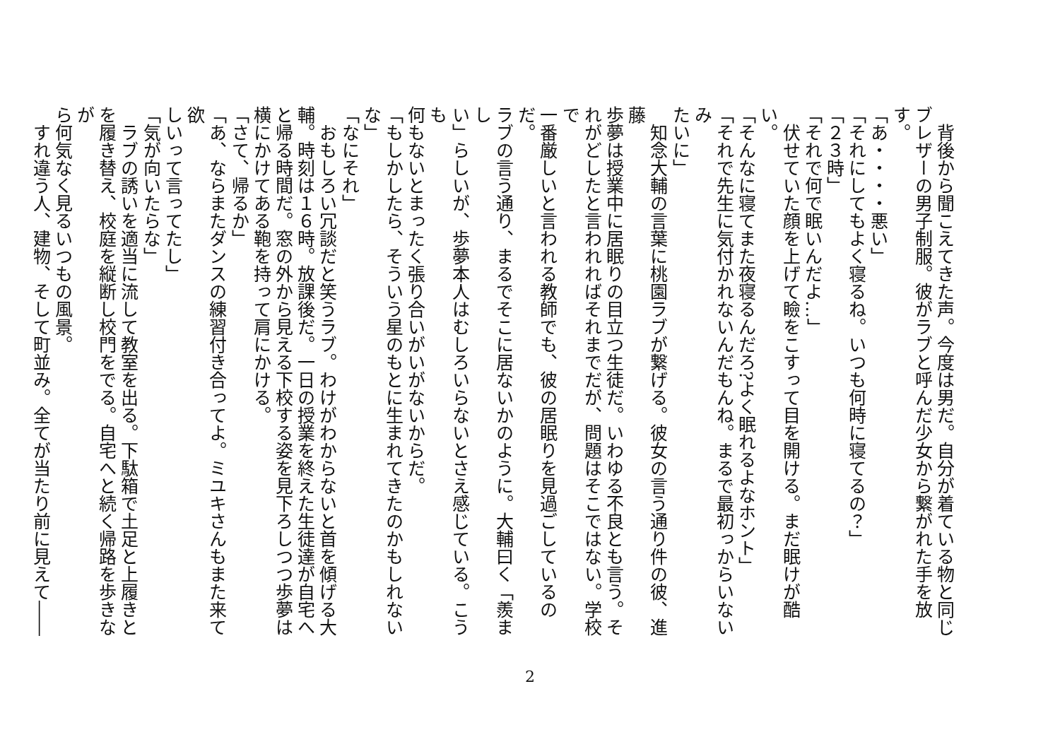背後から聞こえてきた声。今度は男だ。自分が着ている物と同じ
ブレザーの男子制服。彼がラブと呼んだ少女から繋がれた手を放す。
「あ・・・・悪い」
「それにしてもよく寝るね。いつも何時に寝てるの？」
「２３時」
「それで何で眠いんだよ…」
　伏せていた顔を上げて瞼をこすって目を開ける。まだ眠けが酷い。
「そんなに寝てまた夜寝るんだろ?よく眠れるよなホント」
「それで先生に気付かれないんだもんね。まるで最初っからいないみ
たいに」
　知念大輔の言葉に桃園ラブが繋げる。彼女の言う通り件の彼、進藤
歩夢は授業中に居眠りの目立つ生徒だ。いわゆる不良とも言う。そ
れがどしたと言われればそれまでだが、問題はそこではない。学校で
一番厳しいと言われる教師でも、彼の居眠りを見過ごしているのだ。
ラブの言う通り、まるでそこに居ないかのように。大輔曰く「羨まし
い」らしいが、歩夢本人はむしろいらないとさえ感じている。こうも
何もないとまったく張り合いがいがないからだ。
「もしかしたら、そういう星のもとに生まれてきたのかもしれないな」
「なにそれ」
　おもしろい冗談だと笑うラブ。わけがわからないと首を傾げる大
輔。時刻は１６時。放課後だ。一日の授業を終えた生徒達が自宅へ
と帰る時間だ。窓の外から見える下校する姿を見下ろしつつ歩夢は
横にかけてある鞄を持って肩にかける。
「さて、帰るか」
「あ、ならまたダンスの練習付き合ってよ。ミユキさんもまた来て欲
しいって言ってたし」
「気が向いたらな」
　ラブの誘いを適当に流して教室を出る。下駄箱で土足と上履きと
を履き替え、校庭を縦断し校門をでる。自宅へと続く帰路を歩きなが
ら何気なく見るいつもの風景。
　すれ違う人、建物、そして町並み。全てが当たり前に見えて――
2